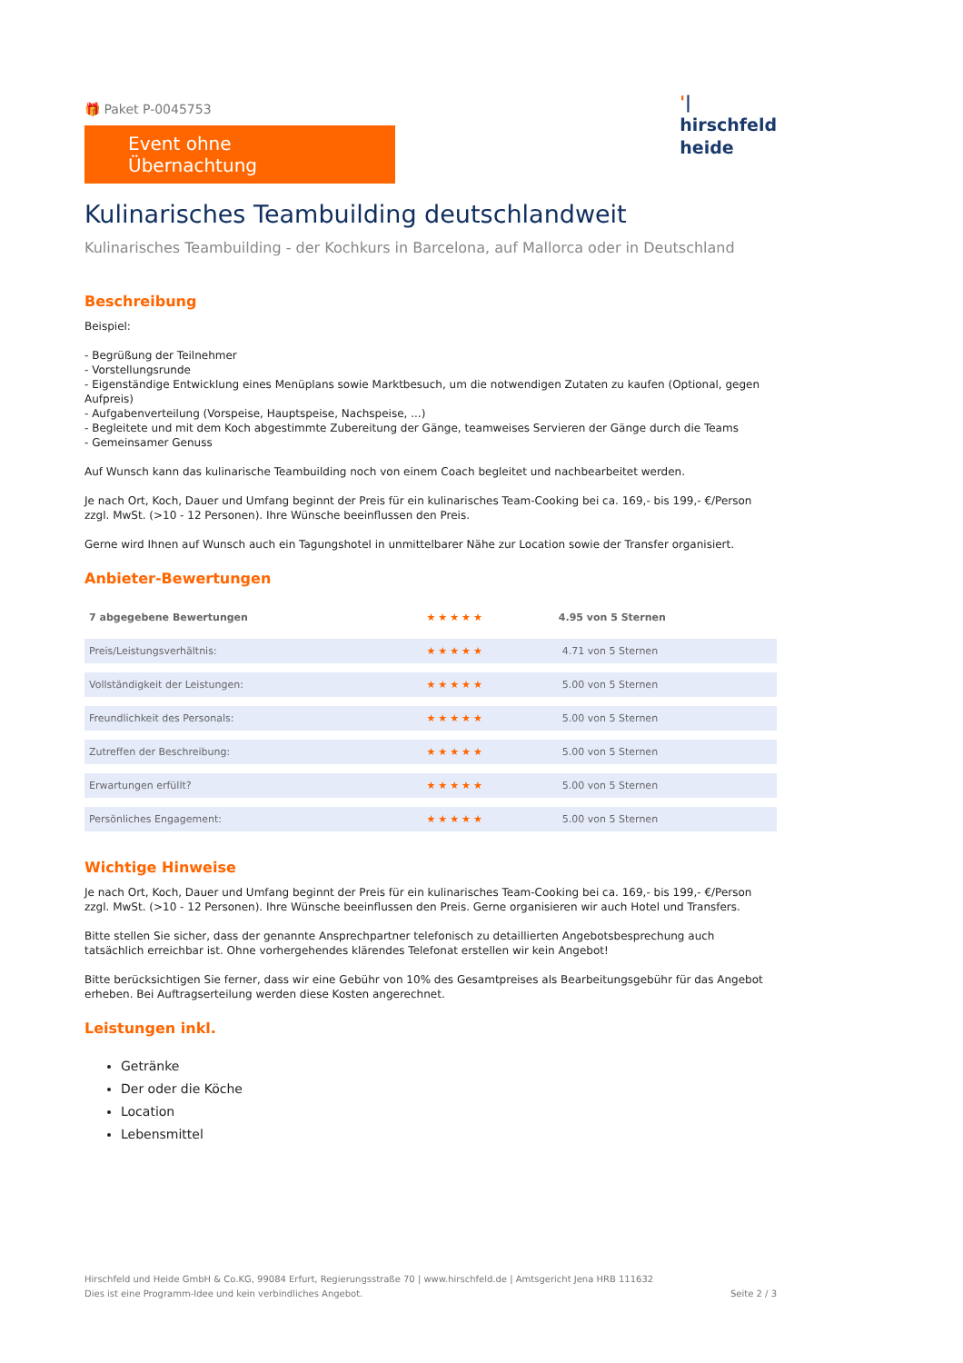🎁 Paket P-0045753
Event ohne Übernachtung
'|
hirschfeld
heide
Kulinarisches Teambuilding deutschlandweit
Kulinarisches Teambuilding - der Kochkurs in Barcelona, auf Mallorca oder in Deutschland
Beschreibung
Beispiel:
- Begrüßung der Teilnehmer
- Vorstellungsrunde
- Eigenständige Entwicklung eines Menüplans sowie Marktbesuch, um die notwendigen Zutaten zu kaufen (Optional, gegen Aufpreis)
- Aufgabenverteilung (Vorspeise, Hauptspeise, Nachspeise, ...)
- Begleitete und mit dem Koch abgestimmte Zubereitung der Gänge, teamweises Servieren der Gänge durch die Teams
- Gemeinsamer Genuss
Auf Wunsch kann das kulinarische Teambuilding noch von einem Coach begleitet und nachbearbeitet werden.
Je nach Ort, Koch, Dauer und Umfang beginnt der Preis für ein kulinarisches Team-Cooking bei ca. 169,- bis 199,- €/Person zzgl. MwSt. (>10 - 12 Personen). Ihre Wünsche beeinflussen den Preis.
Gerne wird Ihnen auf Wunsch auch ein Tagungshotel in unmittelbarer Nähe zur Location sowie der Transfer organisiert.
Anbieter-Bewertungen
| 7 abgegebene Bewertungen | ★★★★★ | 4.95 von 5 Sternen |
| Preis/Leistungsverhältnis: | ★★★★★ | 4.71 von 5 Sternen |
| Vollständigkeit der Leistungen: | ★★★★★ | 5.00 von 5 Sternen |
| Freundlichkeit des Personals: | ★★★★★ | 5.00 von 5 Sternen |
| Zutreffen der Beschreibung: | ★★★★★ | 5.00 von 5 Sternen |
| Erwartungen erfüllt? | ★★★★★ | 5.00 von 5 Sternen |
| Persönliches Engagement: | ★★★★★ | 5.00 von 5 Sternen |
Wichtige Hinweise
Je nach Ort, Koch, Dauer und Umfang beginnt der Preis für ein kulinarisches Team-Cooking bei ca. 169,- bis 199,- €/Person zzgl. MwSt. (>10 - 12 Personen). Ihre Wünsche beeinflussen den Preis. Gerne organisieren wir auch Hotel und Transfers.
Bitte stellen Sie sicher, dass der genannte Ansprechpartner telefonisch zu detaillierten Angebotsbesprechung auch tatsächlich erreichbar ist. Ohne vorhergehendes klärendes Telefonat erstellen wir kein Angebot!
Bitte berücksichtigen Sie ferner, dass wir eine Gebühr von 10% des Gesamtpreises als Bearbeitungsgebühr für das Angebot erheben. Bei Auftragserteilung werden diese Kosten angerechnet.
Leistungen inkl.
Getränke
Der oder die Köche
Location
Lebensmittel
Hirschfeld und Heide GmbH & Co.KG, 99084 Erfurt, Regierungsstraße 70 | www.hirschfeld.de | Amtsgericht Jena HRB 111632
Dies ist eine Programm-Idee und kein verbindliches Angebot. Seite 2 / 3